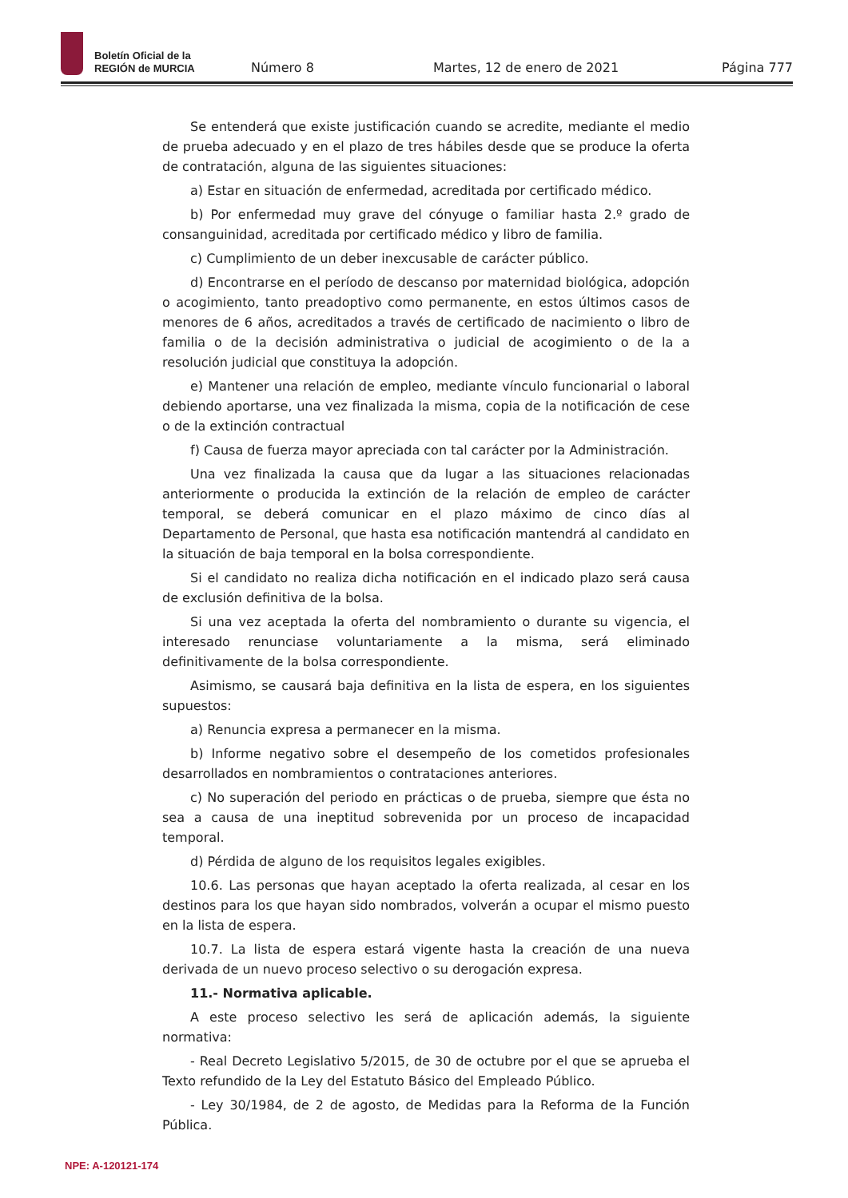Boletín Oficial de la
REGIÓN de MURCIA
Número 8
Martes, 12 de enero de 2021
Página 777
Se entenderá que existe justificación cuando se acredite, mediante el medio de prueba adecuado y en el plazo de tres hábiles desde que se produce la oferta de contratación, alguna de las siguientes situaciones:
a) Estar en situación de enfermedad, acreditada por certificado médico.
b) Por enfermedad muy grave del cónyuge o familiar hasta 2.º grado de consanguinidad, acreditada por certificado médico y libro de familia.
c) Cumplimiento de un deber inexcusable de carácter público.
d) Encontrarse en el período de descanso por maternidad biológica, adopción o acogimiento, tanto preadoptivo como permanente, en estos últimos casos de menores de 6 años, acreditados a través de certificado de nacimiento o libro de familia o de la decisión administrativa o judicial de acogimiento o de la a resolución judicial que constituya la adopción.
e) Mantener una relación de empleo, mediante vínculo funcionarial o laboral debiendo aportarse, una vez finalizada la misma, copia de la notificación de cese o de la extinción contractual
f) Causa de fuerza mayor apreciada con tal carácter por la Administración.
Una vez finalizada la causa que da lugar a las situaciones relacionadas anteriormente o producida la extinción de la relación de empleo de carácter temporal, se deberá comunicar en el plazo máximo de cinco días al Departamento de Personal, que hasta esa notificación mantendrá al candidato en la situación de baja temporal en la bolsa correspondiente.
Si el candidato no realiza dicha notificación en el indicado plazo será causa de exclusión definitiva de la bolsa.
Si una vez aceptada la oferta del nombramiento o durante su vigencia, el interesado renunciase voluntariamente a la misma, será eliminado definitivamente de la bolsa correspondiente.
Asimismo, se causará baja definitiva en la lista de espera, en los siguientes supuestos:
a) Renuncia expresa a permanecer en la misma.
b) Informe negativo sobre el desempeño de los cometidos profesionales desarrollados en nombramientos o contrataciones anteriores.
c) No superación del periodo en prácticas o de prueba, siempre que ésta no sea a causa de una ineptitud sobrevenida por un proceso de incapacidad temporal.
d) Pérdida de alguno de los requisitos legales exigibles.
10.6. Las personas que hayan aceptado la oferta realizada, al cesar en los destinos para los que hayan sido nombrados, volverán a ocupar el mismo puesto en la lista de espera.
10.7. La lista de espera estará vigente hasta la creación de una nueva derivada de un nuevo proceso selectivo o su derogación expresa.
11.- Normativa aplicable.
A este proceso selectivo les será de aplicación además, la siguiente normativa:
- Real Decreto Legislativo 5/2015, de 30 de octubre por el que se aprueba el Texto refundido de la Ley del Estatuto Básico del Empleado Público.
- Ley 30/1984, de 2 de agosto, de Medidas para la Reforma de la Función Pública.
NPE: A-120121-174